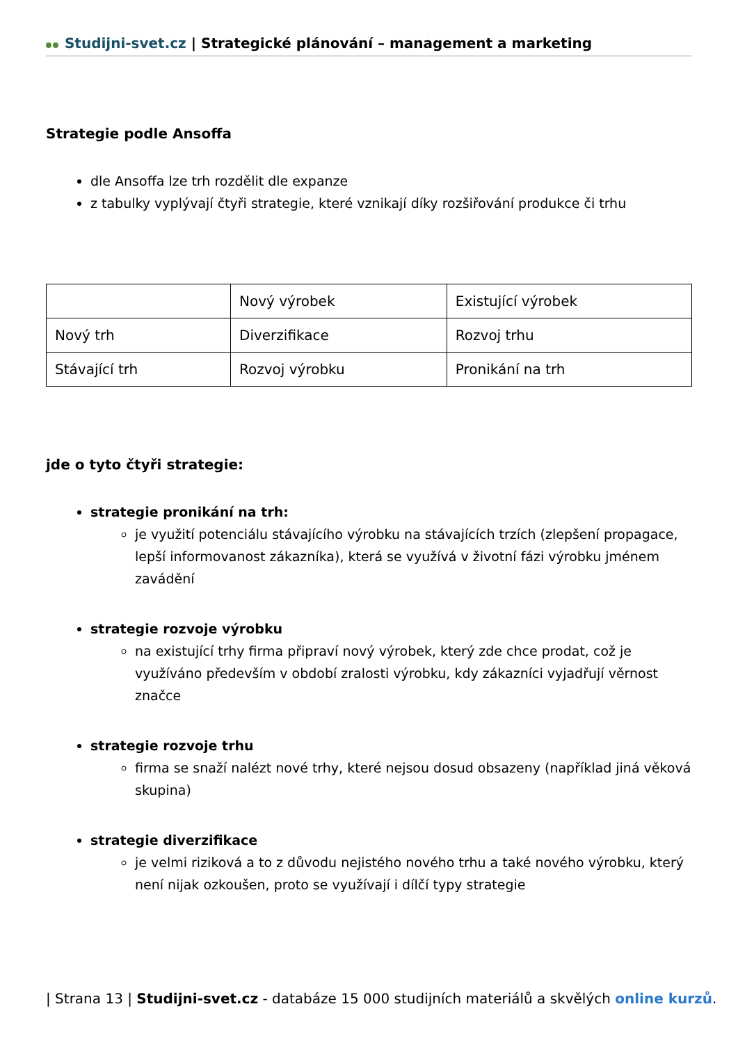Studijni-svet.cz | Strategické plánování – management a marketing
Strategie podle Ansoffa
dle Ansoffa lze trh rozdělit dle expanze
z tabulky vyplývají čtyři strategie, které vznikají díky rozšiřování produkce či trhu
| | Nový výrobek | Existující výrobek |
| Nový trh | Diverzifikace | Rozvoj trhu |
| Stávající trh | Rozvoj výrobku | Pronikání na trh |
jde o tyto čtyři strategie:
strategie pronikání na trh:
je využití potenciálu stávajícího výrobku na stávajících trzích (zlepšení propagace, lepší informovanost zákazníka), která se využívá v životní fázi výrobku jménem zavádění
strategie rozvoje výrobku
na existující trhy firma připraví nový výrobek, který zde chce prodat, což je využíváno především v období zralosti výrobku, kdy zákazníci vyjadřují věrnost značce
strategie rozvoje trhu
firma se snaží nalézt nové trhy, které nejsou dosud obsazeny (například jiná věková skupina)
strategie diverzifikace
je velmi riziková a to z důvodu nejistého nového trhu a také nového výrobku, který není nijak ozkoušen, proto se využívají i dílčí typy strategie
| Strana 13 | Studijni-svet.cz - databáze 15 000 studijních materiálů a skvělých online kurzů.